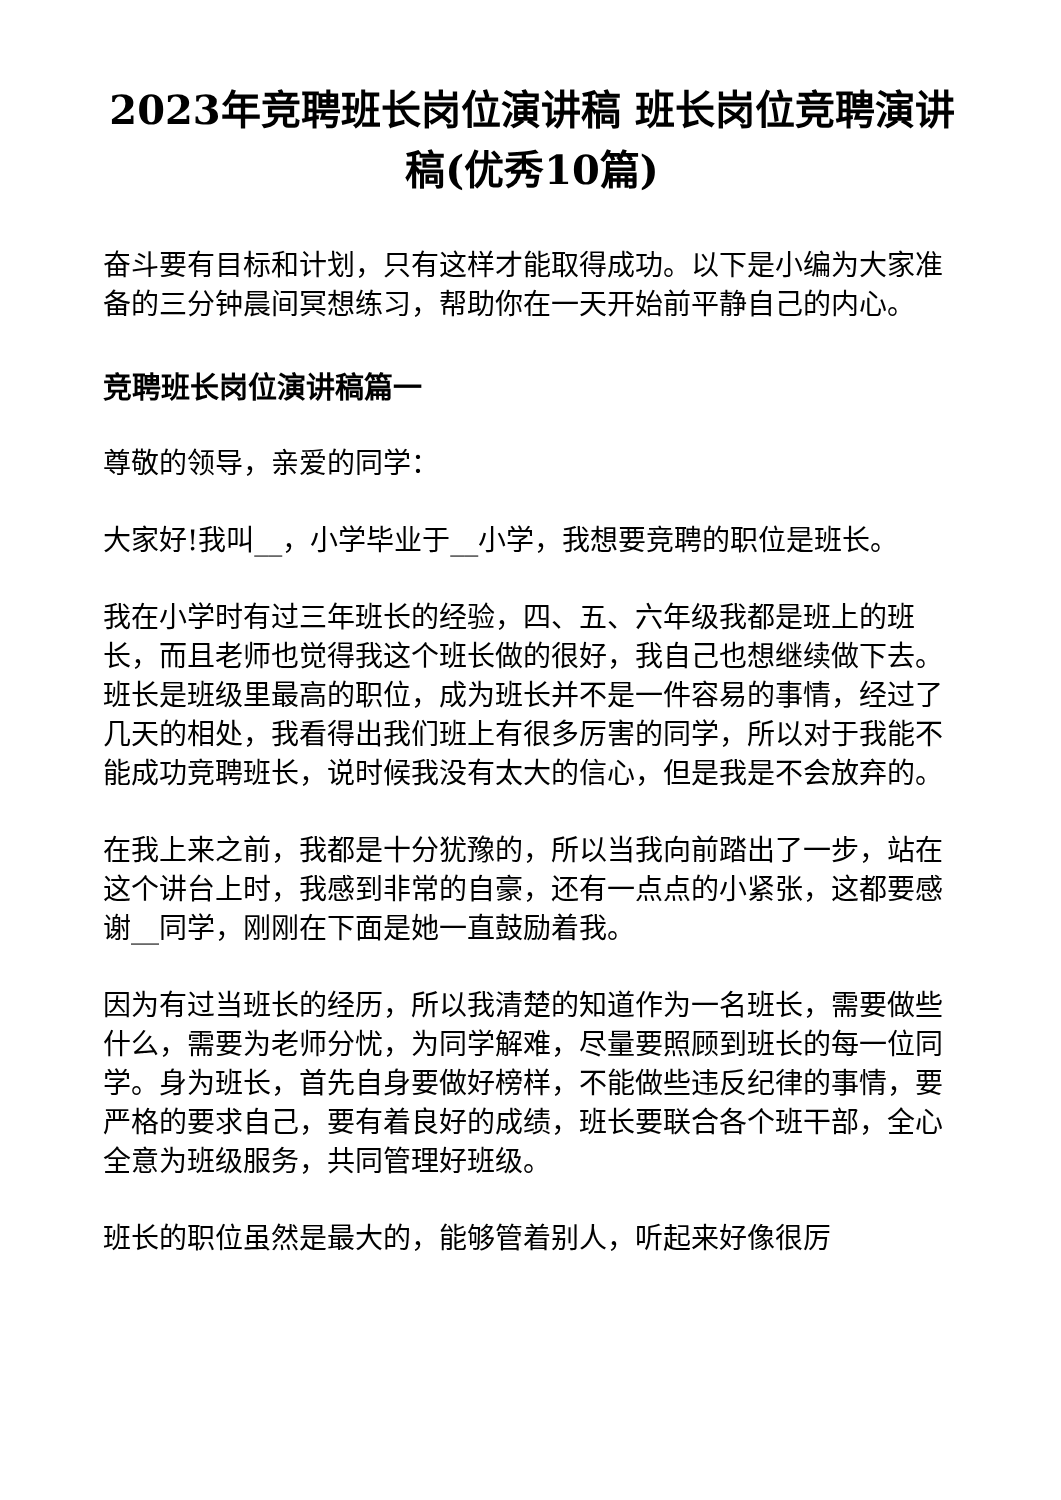2023年竞聘班长岗位演讲稿 班长岗位竞聘演讲稿(优秀10篇)
奋斗要有目标和计划，只有这样才能取得成功。以下是小编为大家准备的三分钟晨间冥想练习，帮助你在一天开始前平静自己的内心。
竞聘班长岗位演讲稿篇一
尊敬的领导，亲爱的同学：
大家好!我叫__，小学毕业于__小学，我想要竞聘的职位是班长。
我在小学时有过三年班长的经验，四、五、六年级我都是班上的班长，而且老师也觉得我这个班长做的很好，我自己也想继续做下去。班长是班级里最高的职位，成为班长并不是一件容易的事情，经过了几天的相处，我看得出我们班上有很多厉害的同学，所以对于我能不能成功竞聘班长，说时候我没有太大的信心，但是我是不会放弃的。
在我上来之前，我都是十分犹豫的，所以当我向前踏出了一步，站在这个讲台上时，我感到非常的自豪，还有一点点的小紧张，这都要感谢__同学，刚刚在下面是她一直鼓励着我。
因为有过当班长的经历，所以我清楚的知道作为一名班长，需要做些什么，需要为老师分忧，为同学解难，尽量要照顾到班长的每一位同学。身为班长，首先自身要做好榜样，不能做些违反纪律的事情，要严格的要求自己，要有着良好的成绩，班长要联合各个班干部，全心全意为班级服务，共同管理好班级。
班长的职位虽然是最大的，能够管着别人，听起来好像很厉